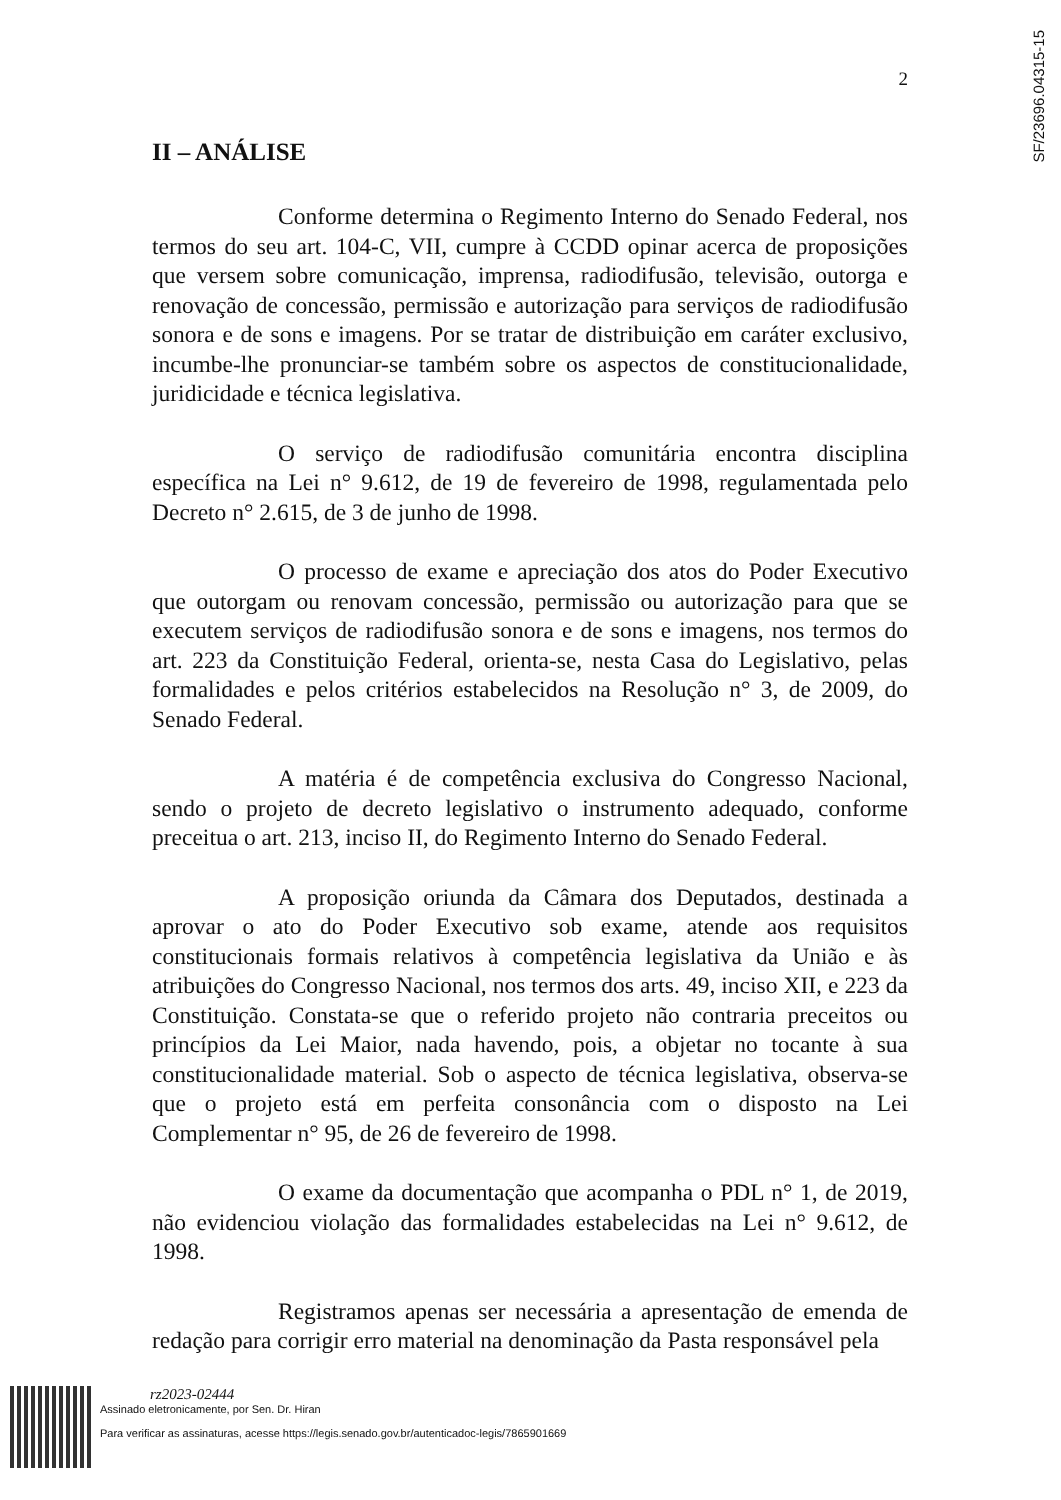SF/23696.04315-15
2
II – ANÁLISE
Conforme determina o Regimento Interno do Senado Federal, nos termos do seu art. 104-C, VII, cumpre à CCDD opinar acerca de proposições que versem sobre comunicação, imprensa, radiodifusão, televisão, outorga e renovação de concessão, permissão e autorização para serviços de radiodifusão sonora e de sons e imagens. Por se tratar de distribuição em caráter exclusivo, incumbe-lhe pronunciar-se também sobre os aspectos de constitucionalidade, juridicidade e técnica legislativa.
O serviço de radiodifusão comunitária encontra disciplina específica na Lei n° 9.612, de 19 de fevereiro de 1998, regulamentada pelo Decreto n° 2.615, de 3 de junho de 1998.
O processo de exame e apreciação dos atos do Poder Executivo que outorgam ou renovam concessão, permissão ou autorização para que se executem serviços de radiodifusão sonora e de sons e imagens, nos termos do art. 223 da Constituição Federal, orienta-se, nesta Casa do Legislativo, pelas formalidades e pelos critérios estabelecidos na Resolução n° 3, de 2009, do Senado Federal.
A matéria é de competência exclusiva do Congresso Nacional, sendo o projeto de decreto legislativo o instrumento adequado, conforme preceitua o art. 213, inciso II, do Regimento Interno do Senado Federal.
A proposição oriunda da Câmara dos Deputados, destinada a aprovar o ato do Poder Executivo sob exame, atende aos requisitos constitucionais formais relativos à competência legislativa da União e às atribuições do Congresso Nacional, nos termos dos arts. 49, inciso XII, e 223 da Constituição. Constata-se que o referido projeto não contraria preceitos ou princípios da Lei Maior, nada havendo, pois, a objetar no tocante à sua constitucionalidade material. Sob o aspecto de técnica legislativa, observa-se que o projeto está em perfeita consonância com o disposto na Lei Complementar n° 95, de 26 de fevereiro de 1998.
O exame da documentação que acompanha o PDL n° 1, de 2019, não evidenciou violação das formalidades estabelecidas na Lei n° 9.612, de 1998.
Registramos apenas ser necessária a apresentação de emenda de redação para corrigir erro material na denominação da Pasta responsável pela
rz2023-02444
Assinado eletronicamente, por Sen. Dr. Hiran
Para verificar as assinaturas, acesse https://legis.senado.gov.br/autenticadoc-legis/7865901669